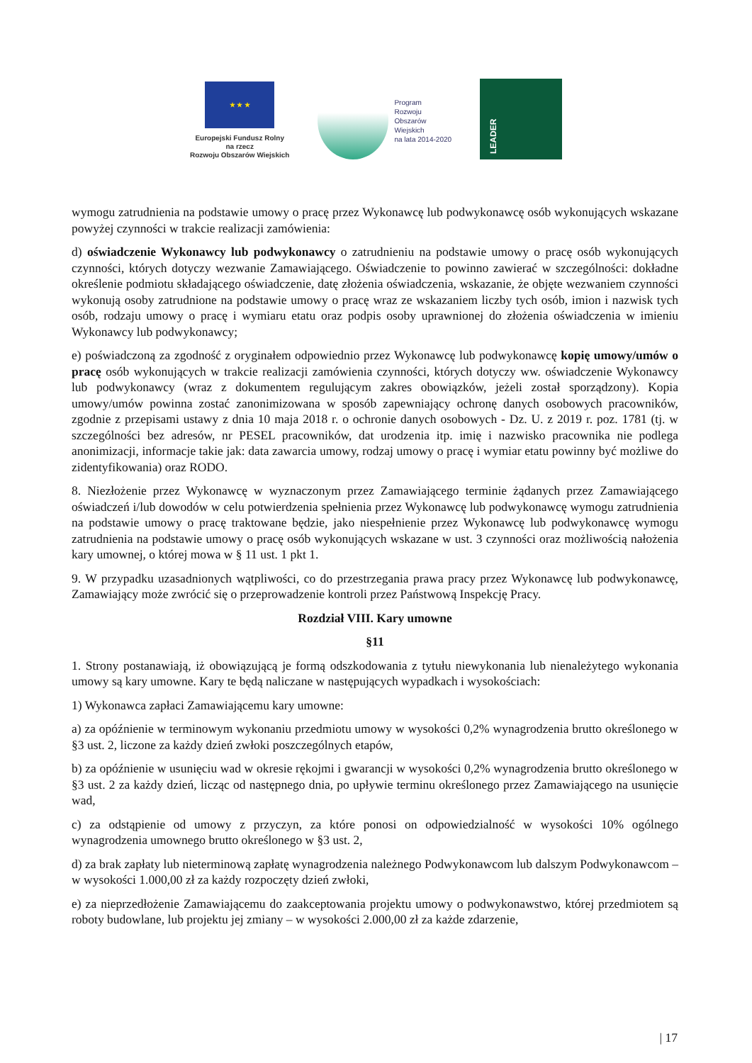★ ★ ★
Europejski Fundusz Rolny
na rzecz
Rozwoju Obszarów Wiejskich
Program
Rozwoju
Obszarów
Wiejskich
na lata 2014-2020
LEADER
wymogu zatrudnienia na podstawie umowy o pracę przez Wykonawcę lub podwykonawcę osób wykonujących wskazane powyżej czynności w trakcie realizacji zamówienia:
d) oświadczenie Wykonawcy lub podwykonawcy o zatrudnieniu na podstawie umowy o pracę osób wykonujących czynności, których dotyczy wezwanie Zamawiającego. Oświadczenie to powinno zawierać w szczególności: dokładne określenie podmiotu składającego oświadczenie, datę złożenia oświadczenia, wskazanie, że objęte wezwaniem czynności wykonują osoby zatrudnione na podstawie umowy o pracę wraz ze wskazaniem liczby tych osób, imion i nazwisk tych osób, rodzaju umowy o pracę i wymiaru etatu oraz podpis osoby uprawnionej do złożenia oświadczenia w imieniu Wykonawcy lub podwykonawcy;
e) poświadczoną za zgodność z oryginałem odpowiednio przez Wykonawcę lub podwykonawcę kopię umowy/umów o pracę osób wykonujących w trakcie realizacji zamówienia czynności, których dotyczy ww. oświadczenie Wykonawcy lub podwykonawcy (wraz z dokumentem regulującym zakres obowiązków, jeżeli został sporządzony). Kopia umowy/umów powinna zostać zanonimizowana w sposób zapewniający ochronę danych osobowych pracowników, zgodnie z przepisami ustawy z dnia 10 maja 2018 r. o ochronie danych osobowych - Dz. U. z 2019 r. poz. 1781 (tj. w szczególności bez adresów, nr PESEL pracowników, dat urodzenia itp. imię i nazwisko pracownika nie podlega anonimizacji, informacje takie jak: data zawarcia umowy, rodzaj umowy o pracę i wymiar etatu powinny być możliwe do zidentyfikowania) oraz RODO.
8. Niezłożenie przez Wykonawcę w wyznaczonym przez Zamawiającego terminie żądanych przez Zamawiającego oświadczeń i/lub dowodów w celu potwierdzenia spełnienia przez Wykonawcę lub podwykonawcę wymogu zatrudnienia na podstawie umowy o pracę traktowane będzie, jako niespełnienie przez Wykonawcę lub podwykonawcę wymogu zatrudnienia na podstawie umowy o pracę osób wykonujących wskazane w ust. 3 czynności oraz możliwością nałożenia kary umownej, o której mowa w § 11 ust. 1 pkt 1.
9. W przypadku uzasadnionych wątpliwości, co do przestrzegania prawa pracy przez Wykonawcę lub podwykonawcę, Zamawiający może zwrócić się o przeprowadzenie kontroli przez Państwową Inspekcję Pracy.
Rozdział VIII. Kary umowne
§11
1. Strony postanawiają, iż obowiązującą je formą odszkodowania z tytułu niewykonania lub nienależytego wykonania umowy są kary umowne. Kary te będą naliczane w następujących wypadkach i wysokościach:
1) Wykonawca zapłaci Zamawiającemu kary umowne:
a) za opóźnienie w terminowym wykonaniu przedmiotu umowy w wysokości 0,2% wynagrodzenia brutto określonego w §3 ust. 2, liczone za każdy dzień zwłoki poszczególnych etapów,
b) za opóźnienie w usunięciu wad w okresie rękojmi i gwarancji w wysokości 0,2% wynagrodzenia brutto określonego w §3 ust. 2 za każdy dzień, licząc od następnego dnia, po upływie terminu określonego przez Zamawiającego na usunięcie wad,
c) za odstąpienie od umowy z przyczyn, za które ponosi on odpowiedzialność w wysokości 10% ogólnego wynagrodzenia umownego brutto określonego w §3 ust. 2,
d) za brak zapłaty lub nieterminową zapłatę wynagrodzenia należnego Podwykonawcom lub dalszym Podwykonawcom – w wysokości 1.000,00 zł za każdy rozpoczęty dzień zwłoki,
e) za nieprzedłożenie Zamawiającemu do zaakceptowania projektu umowy o podwykonawstwo, której przedmiotem są roboty budowlane, lub projektu jej zmiany – w wysokości 2.000,00 zł za każde zdarzenie,
| 17